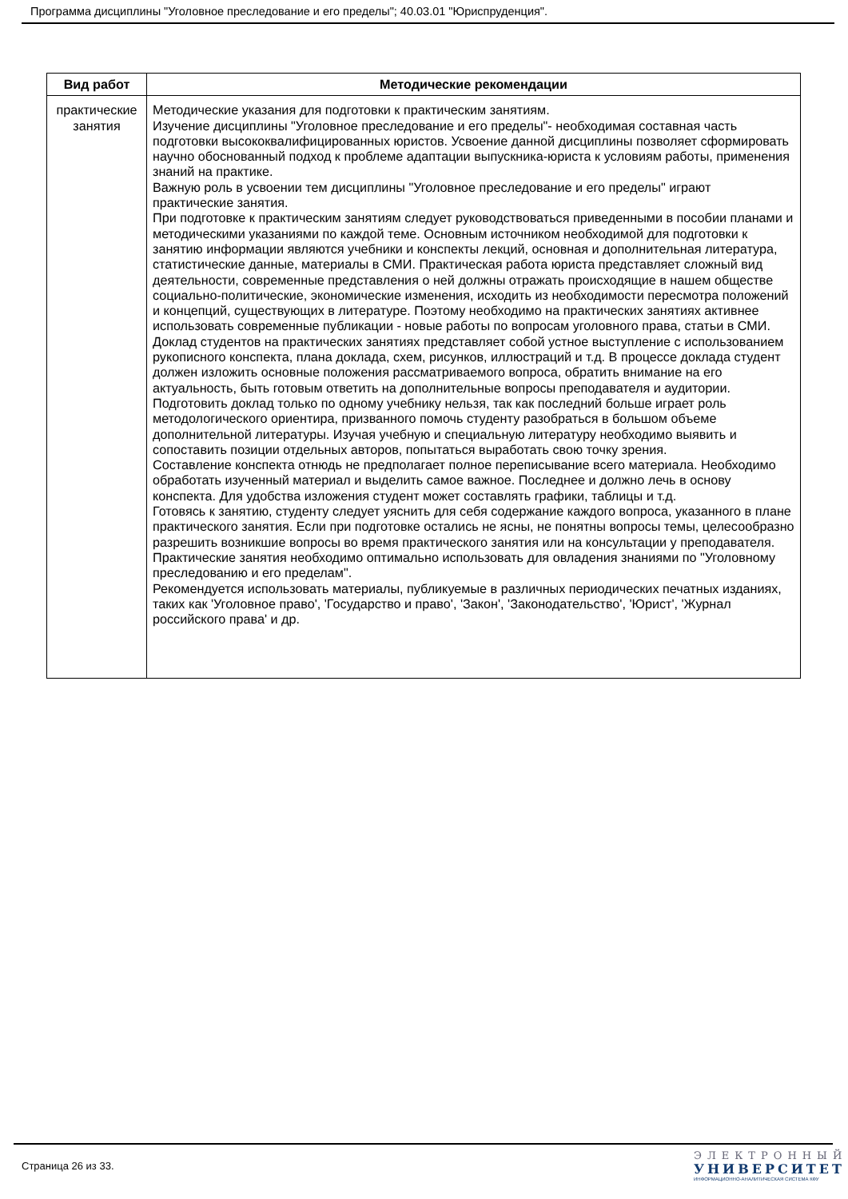Программа дисциплины "Уголовное преследование и его пределы"; 40.03.01 "Юриспруденция".
| Вид работ | Методические рекомендации |
| --- | --- |
| практические занятия | Методические указания для подготовки к практическим занятиям. Изучение дисциплины "Уголовное преследование и его пределы"- необходимая составная часть подготовки высококвалифицированных юристов. Усвоение данной дисциплины позволяет сформировать научно обоснованный подход к проблеме адаптации выпускника-юриста к условиям работы, применения знаний на практике. Важную роль в усвоении тем дисциплины "Уголовное преследование и его пределы" играют практические занятия. При подготовке к практическим занятиям следует руководствоваться приведенными в пособии планами и методическими указаниями по каждой теме. Основным источником необходимой для подготовки к занятию информации являются учебники и конспекты лекций, основная и дополнительная литература, статистические данные, материалы в СМИ. Практическая работа юриста представляет сложный вид деятельности, современные представления о ней должны отражать происходящие в нашем обществе социально-политические, экономические изменения, исходить из необходимости пересмотра положений и концепций, существующих в литературе. Поэтому необходимо на практических занятиях активнее использовать современные публикации - новые работы по вопросам уголовного права, статьи в СМИ. Доклад студентов на практических занятиях представляет собой устное выступление с использованием рукописного конспекта, плана доклада, схем, рисунков, иллюстраций и т.д. В процессе доклада студент должен изложить основные положения рассматриваемого вопроса, обратить внимание на его актуальность, быть готовым ответить на дополнительные вопросы преподавателя и аудитории. Подготовить доклад только по одному учебнику нельзя, так как последний больше играет роль методологического ориентира, призванного помочь студенту разобраться в большом объеме дополнительной литературы. Изучая учебную и специальную литературу необходимо выявить и сопоставить позиции отдельных авторов, попытаться выработать свою точку зрения. Составление конспекта отнюдь не предполагает полное переписывание всего материала. Необходимо обработать изученный материал и выделить самое важное. Последнее и должно лечь в основу конспекта. Для удобства изложения студент может составлять графики, таблицы и т.д. Готовясь к занятию, студенту следует уяснить для себя содержание каждого вопроса, указанного в плане практического занятия. Если при подготовке остались не ясны, не понятны вопросы темы, целесообразно разрешить возникшие вопросы во время практического занятия или на консультации у преподавателя. Практические занятия необходимо оптимально использовать для овладения знаниями по "Уголовному преследованию и его пределам". Рекомендуется использовать материалы, публикуемые в различных периодических печатных изданиях, таких как 'Уголовное право', 'Государство и право', 'Закон', 'Законодательство', 'Юрист', 'Журнал российского права' и др. |
Страница 26 из 33.
ЭЛЕКТРОННЫЙ
УНИВЕРСИТЕТ
ИНФОРМАЦИОННО-АНАЛИТИЧЕСКАЯ СИСТЕМА КФУ